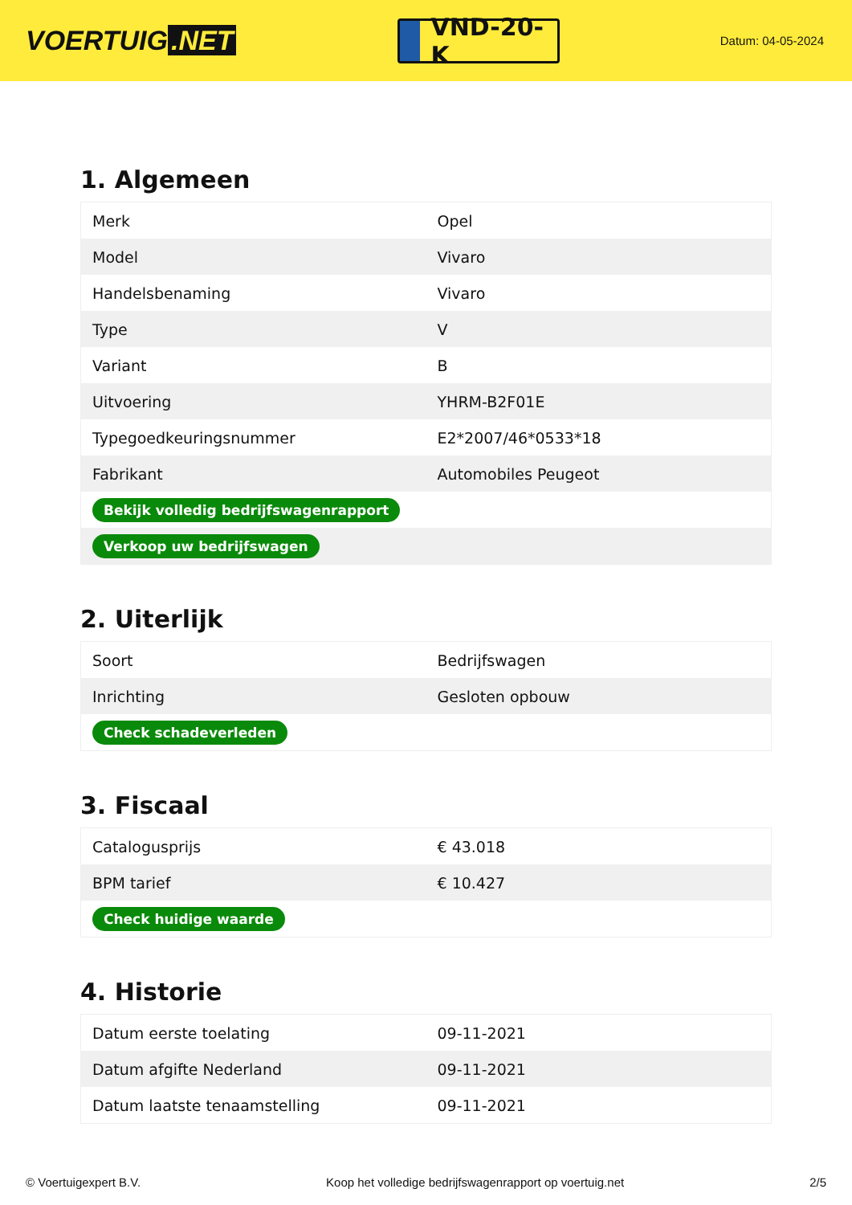VOERTUIG.NET
VND-20-K
Datum: 04-05-2024
1. Algemeen
| Merk | Opel |
| Model | Vivaro |
| Handelsbenaming | Vivaro |
| Type | V |
| Variant | B |
| Uitvoering | YHRM-B2F01E |
| Typegoedkeuringsnummer | E2*2007/46*0533*18 |
| Fabrikant | Automobiles Peugeot |
| Bekijk volledig bedrijfswagenrapport | |
| Verkoop uw bedrijfswagen | |
2. Uiterlijk
| Soort | Bedrijfswagen |
| Inrichting | Gesloten opbouw |
| Check schadeverleden | |
3. Fiscaal
| Catalogusprijs | € 43.018 |
| BPM tarief | € 10.427 |
| Check huidige waarde | |
4. Historie
| Datum eerste toelating | 09-11-2021 |
| Datum afgifte Nederland | 09-11-2021 |
| Datum laatste tenaamstelling | 09-11-2021 |
© Voertuigexpert B.V. Koop het volledige bedrijfswagenrapport op voertuig.net 2/5